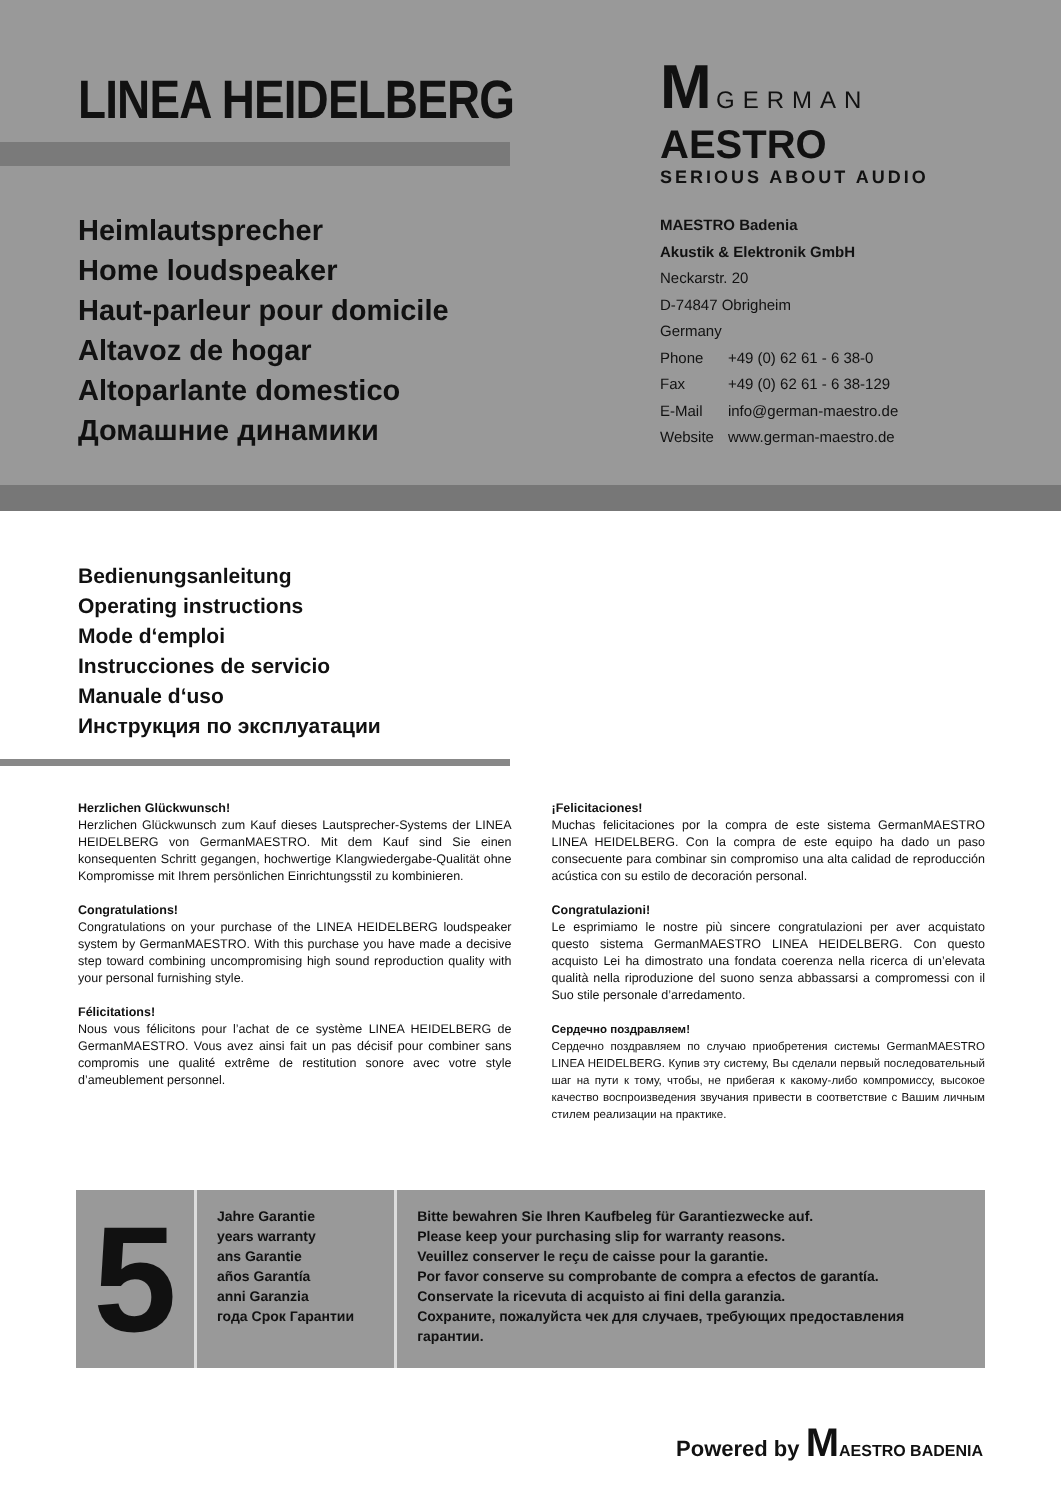LINEA HEIDELBERG
Heimlautsprecher
Home loudspeaker
Haut-parleur pour domicile
Altavoz de hogar
Altoparlante domestico
Домашние динамики
M GERMAN AESTRO
SERIOUS ABOUT AUDIO
MAESTRO Badenia
Akustik & Elektronik GmbH
Neckarstr. 20
D-74847 Obrigheim
Germany
| Phone | +49 (0) 62 61 - 6 38-0 |
| Fax | +49 (0) 62 61 - 6 38-129 |
| E-Mail | info@german-maestro.de |
| Website | www.german-maestro.de |
Bedienungsanleitung
Operating instructions
Mode d‘emploi
Instrucciones de servicio
Manuale d‘uso
Инструкция по эксплуатации
Herzlichen Glückwunsch!
Herzlichen Glückwunsch zum Kauf dieses Lautsprecher-Systems der LINEA HEIDELBERG von GermanMAESTRO. Mit dem Kauf sind Sie einen konsequenten Schritt gegangen, hochwertige Klangwiedergabe-Qualität ohne Kompromisse mit Ihrem persönlichen Einrichtungsstil zu kombinieren.
Congratulations!
Congratulations on your purchase of the LINEA HEIDELBERG loud­speaker system by GermanMAESTRO. With this purchase you have made a decisive step toward combining uncompromising high sound reproduction quality with your personal furnishing style.
Félicitations!
Nous vous félicitons pour l’achat de ce système LINEA HEIDELBERG de GermanMAESTRO. Vous avez ainsi fait un pas décisif pour combiner sans compromis une qualité extrême de restitution sonore avec votre style d’ameublement personnel.
¡Felicitaciones!
Muchas felicitaciones por la compra de este sistema GermanMAESTRO LINEA HEIDELBERG. Con la compra de este equipo ha dado un paso consecuente para combinar sin compromiso una alta calidad de repro­ducción acústica con su estilo de decoración personal.
Congratulazioni!
Le esprimiamo le nostre più sincere congratulazioni per aver acqui­stato questo sistema GermanMAESTRO LINEA HEIDELBERG. Con questo acquisto Lei ha dimostrato una fondata coerenza nella ricerca di un’elevata qualità nella riproduzione del suono senza abbassarsi a compromessi con il Suo stile personale d’arredamento.
Сердечно поздравляем!
Сердечно поздравляем по случаю приобретения системы GermanMAESTRO LINEA HEIDELBERG. Купив эту систему, Вы сделали первый последовательный шаг на пути к тому, чтобы, не прибегая к какому-либо компромиссу, высокое качество воспроизведения звучания привести в соответствие с Вашим личным стилем реализации на практике.
5
Jahre Garantie
years warranty
ans Garantie
años Garantía
anni Garanzia
года Срок Гарантии
Bitte bewahren Sie Ihren Kaufbeleg für Garantiezwecke auf.
Please keep your purchasing slip for warranty reasons.
Veuillez conserver le reçu de caisse pour la garantie.
Por favor conserve su comprobante de compra a efectos de garantía.
Conservate la ricevuta di acquisto ai fini della garanzia.
Сохраните, пожалуйста чек для случаев, требующих предоставления гарантии.
Powered by MAESTRO BADENIA